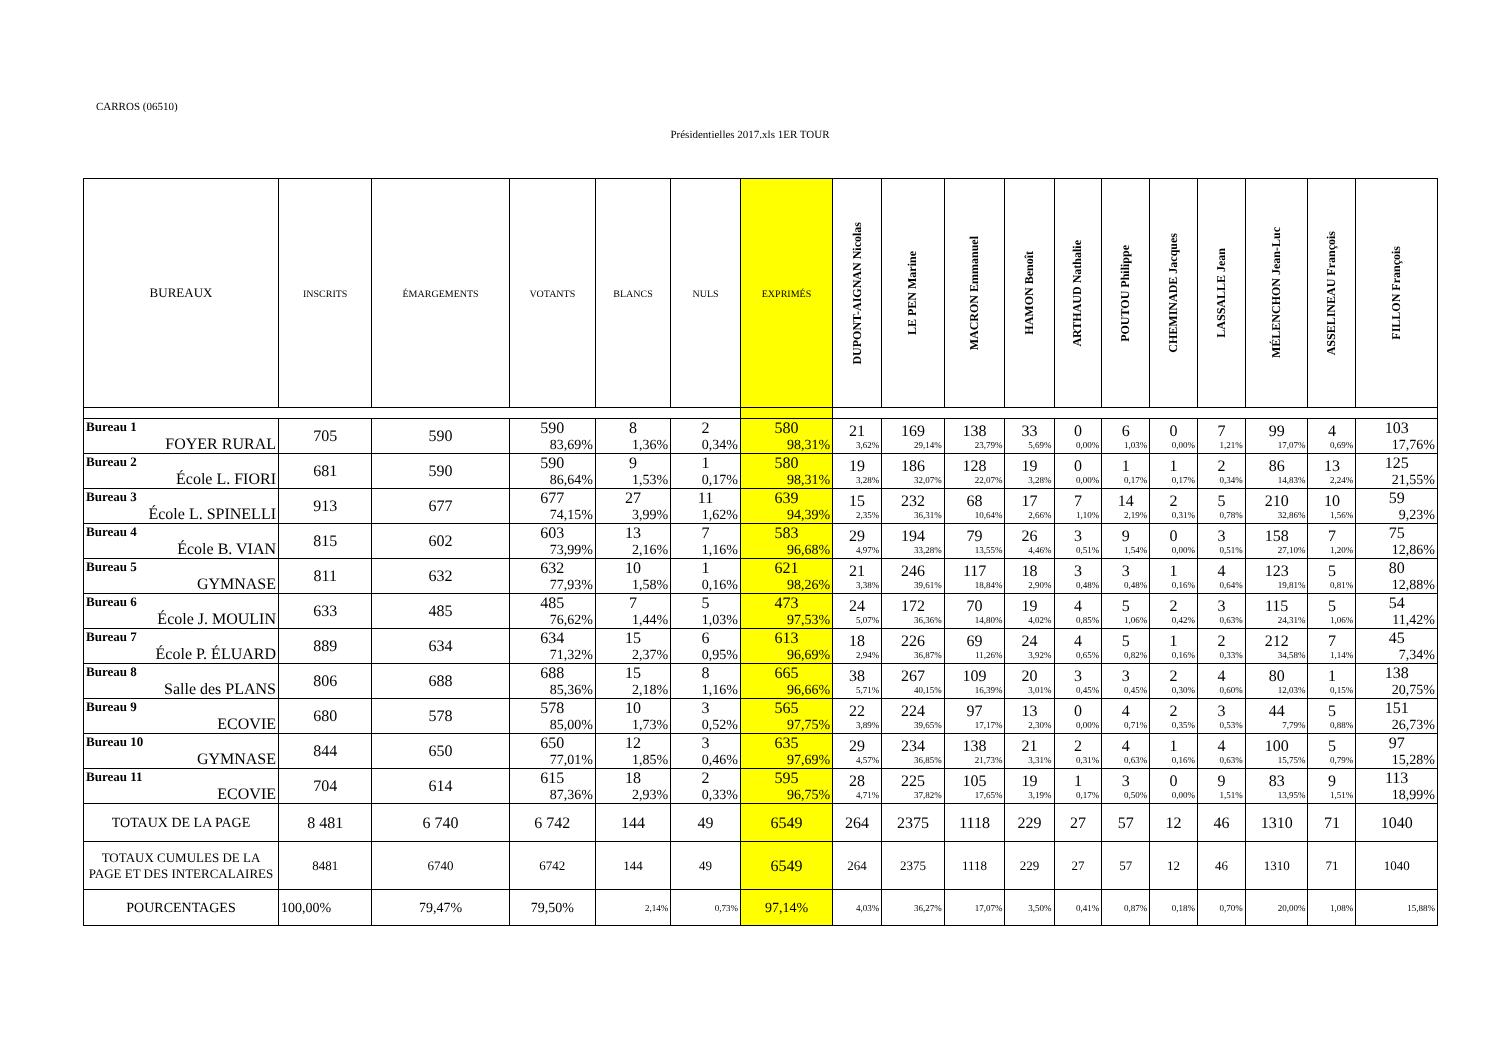CARROS (06510)
Présidentielles 2017.xls 1ER TOUR
| BUREAUX | INSCRITS | ÉMARGEMENTS | VOTANTS | BLANCS | NULS | EXPRIMÉS | DUPONT-AIGNAN Nicolas | LE PEN Marine | MACRON Emmanuel | HAMON Benoît | ARTHAUD Nathalie | POUTOU Philippe | CHEMINADE Jacques | LASSALLE Jean | MÉLENCHON Jean-Luc | ASSELINEAU François | FILLON François |
| --- | --- | --- | --- | --- | --- | --- | --- | --- | --- | --- | --- | --- | --- | --- | --- | --- | --- |
| Bureau 1 FOYER RURAL | 705 | 590 | 590 83,69% | 8 1,36% | 2 0,34% | 580 98,31% | 21 3,62% | 169 29,14% | 138 23,79% | 33 5,69% | 0 0,00% | 6 1,03% | 0 0,00% | 7 1,21% | 99 17,07% | 4 0,69% | 103 17,76% |
| Bureau 2 École L. FIORI | 681 | 590 | 590 86,64% | 9 1,53% | 1 0,17% | 580 98,31% | 19 3,28% | 186 32,07% | 128 22,07% | 19 3,28% | 0 0,00% | 1 0,17% | 1 0,17% | 2 0,34% | 86 14,83% | 13 2,24% | 125 21,55% |
| Bureau 3 École L. SPINELLI | 913 | 677 | 677 74,15% | 27 3,99% | 11 1,62% | 639 94,39% | 15 2,35% | 232 36,31% | 68 10,64% | 17 2,66% | 7 1,10% | 14 2,19% | 2 0,31% | 5 0,78% | 210 32,86% | 10 1,56% | 59 9,23% |
| Bureau 4 École B. VIAN | 815 | 602 | 603 73,99% | 13 2,16% | 7 1,16% | 583 96,68% | 29 4,97% | 194 33,28% | 79 13,55% | 26 4,46% | 3 0,51% | 9 1,54% | 0 0,00% | 3 0,51% | 158 27,10% | 7 1,20% | 75 12,86% |
| Bureau 5 GYMNASE | 811 | 632 | 632 77,93% | 10 1,58% | 1 0,16% | 621 98,26% | 21 3,38% | 246 39,61% | 117 18,84% | 18 2,90% | 3 0,48% | 3 0,48% | 1 0,16% | 4 0,64% | 123 19,81% | 5 0,81% | 80 12,88% |
| Bureau 6 École J. MOULIN | 633 | 485 | 485 76,62% | 7 1,44% | 5 1,03% | 473 97,53% | 24 5,07% | 172 36,36% | 70 14,80% | 19 4,02% | 4 0,85% | 5 1,06% | 2 0,42% | 3 0,63% | 115 24,31% | 5 1,06% | 54 11,42% |
| Bureau 7 École P. ÉLUARD | 889 | 634 | 634 71,32% | 15 2,37% | 6 0,95% | 613 96,69% | 18 2,94% | 226 36,87% | 69 11,26% | 24 3,92% | 4 0,65% | 5 0,82% | 1 0,16% | 2 0,33% | 212 34,58% | 7 1,14% | 45 7,34% |
| Bureau 8 Salle des PLANS | 806 | 688 | 688 85,36% | 15 2,18% | 8 1,16% | 665 96,66% | 38 5,71% | 267 40,15% | 109 16,39% | 20 3,01% | 3 0,45% | 3 0,45% | 2 0,30% | 4 0,60% | 80 12,03% | 1 0,15% | 138 20,75% |
| Bureau 9 ECOVIE | 680 | 578 | 578 85,00% | 10 1,73% | 3 0,52% | 565 97,75% | 22 3,89% | 224 39,65% | 97 17,17% | 13 2,30% | 0 0,00% | 4 0,71% | 2 0,35% | 3 0,53% | 44 7,79% | 5 0,88% | 151 26,73% |
| Bureau 10 GYMNASE | 844 | 650 | 650 77,01% | 12 1,85% | 3 0,46% | 635 97,69% | 29 4,57% | 234 36,85% | 138 21,73% | 21 3,31% | 2 0,31% | 4 0,63% | 1 0,16% | 4 0,63% | 100 15,75% | 5 0,79% | 97 15,28% |
| Bureau 11 ECOVIE | 704 | 614 | 615 87,36% | 18 2,93% | 2 0,33% | 595 96,75% | 28 4,71% | 225 37,82% | 105 17,65% | 19 3,19% | 1 0,17% | 3 0,50% | 0 0,00% | 9 1,51% | 83 13,95% | 9 1,51% | 113 18,99% |
| TOTAUX DE LA PAGE | 8 481 | 6 740 | 6 742 | 144 | 49 | 6549 | 264 | 2375 | 1118 | 229 | 27 | 57 | 12 | 46 | 1310 | 71 | 1040 |
| TOTAUX CUMULES DE LA PAGE ET DES INTERCALAIRES | 8481 | 6740 | 6742 | 144 | 49 | 6549 | 264 | 2375 | 1118 | 229 | 27 | 57 | 12 | 46 | 1310 | 71 | 1040 |
| POURCENTAGES | 100,00% | 79,47% | 79,50% | 2,14% | 0,73% | 97,14% | 4,03% | 36,27% | 17,07% | 3,50% | 0,41% | 0,87% | 0,18% | 0,70% | 20,00% | 1,08% | 15,88% |